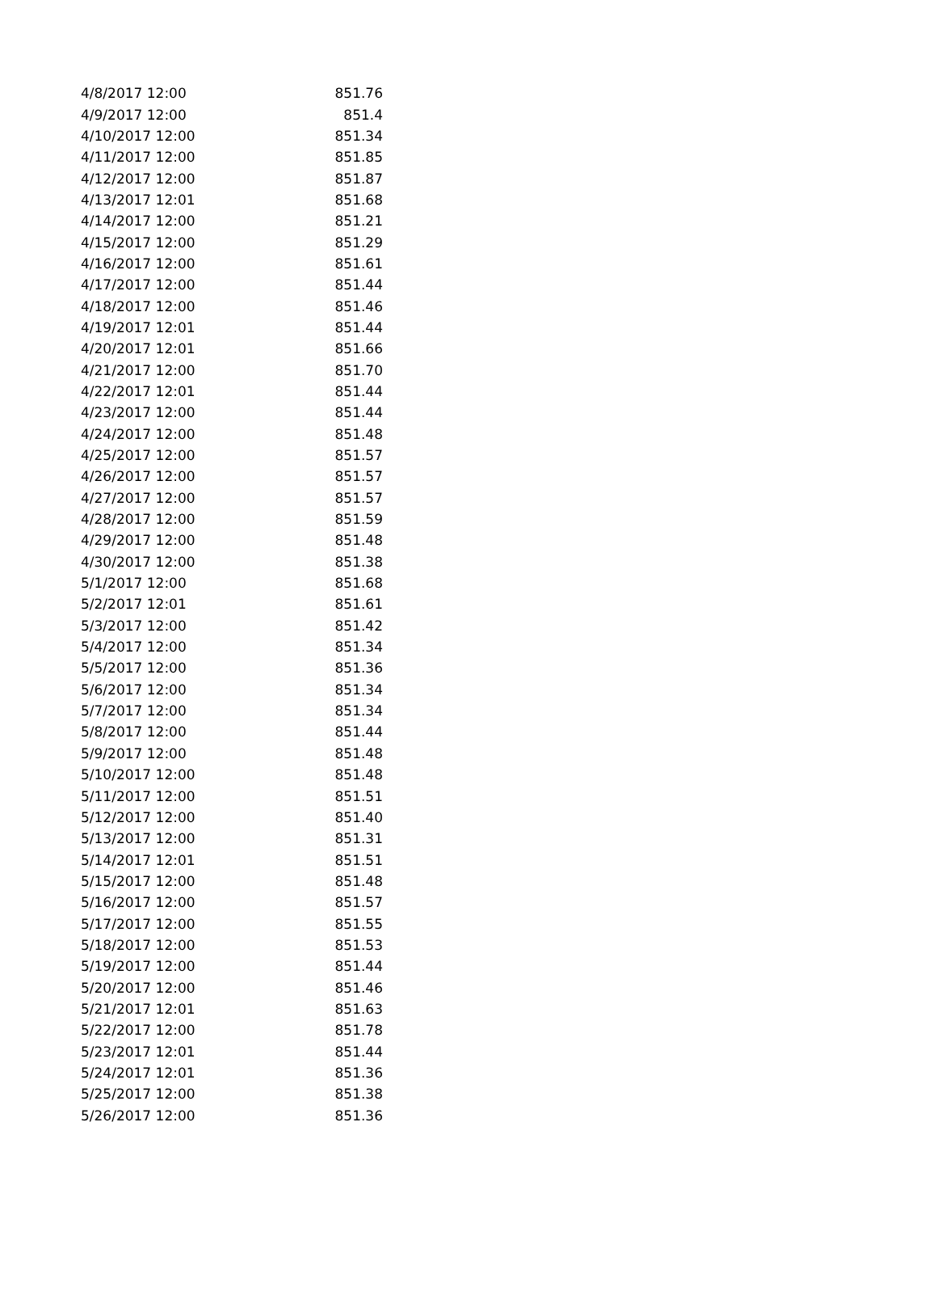| 4/8/2017 12:00 | 851.76 |
| 4/9/2017 12:00 | 851.4 |
| 4/10/2017 12:00 | 851.34 |
| 4/11/2017 12:00 | 851.85 |
| 4/12/2017 12:00 | 851.87 |
| 4/13/2017 12:01 | 851.68 |
| 4/14/2017 12:00 | 851.21 |
| 4/15/2017 12:00 | 851.29 |
| 4/16/2017 12:00 | 851.61 |
| 4/17/2017 12:00 | 851.44 |
| 4/18/2017 12:00 | 851.46 |
| 4/19/2017 12:01 | 851.44 |
| 4/20/2017 12:01 | 851.66 |
| 4/21/2017 12:00 | 851.70 |
| 4/22/2017 12:01 | 851.44 |
| 4/23/2017 12:00 | 851.44 |
| 4/24/2017 12:00 | 851.48 |
| 4/25/2017 12:00 | 851.57 |
| 4/26/2017 12:00 | 851.57 |
| 4/27/2017 12:00 | 851.57 |
| 4/28/2017 12:00 | 851.59 |
| 4/29/2017 12:00 | 851.48 |
| 4/30/2017 12:00 | 851.38 |
| 5/1/2017 12:00 | 851.68 |
| 5/2/2017 12:01 | 851.61 |
| 5/3/2017 12:00 | 851.42 |
| 5/4/2017 12:00 | 851.34 |
| 5/5/2017 12:00 | 851.36 |
| 5/6/2017 12:00 | 851.34 |
| 5/7/2017 12:00 | 851.34 |
| 5/8/2017 12:00 | 851.44 |
| 5/9/2017 12:00 | 851.48 |
| 5/10/2017 12:00 | 851.48 |
| 5/11/2017 12:00 | 851.51 |
| 5/12/2017 12:00 | 851.40 |
| 5/13/2017 12:00 | 851.31 |
| 5/14/2017 12:01 | 851.51 |
| 5/15/2017 12:00 | 851.48 |
| 5/16/2017 12:00 | 851.57 |
| 5/17/2017 12:00 | 851.55 |
| 5/18/2017 12:00 | 851.53 |
| 5/19/2017 12:00 | 851.44 |
| 5/20/2017 12:00 | 851.46 |
| 5/21/2017 12:01 | 851.63 |
| 5/22/2017 12:00 | 851.78 |
| 5/23/2017 12:01 | 851.44 |
| 5/24/2017 12:01 | 851.36 |
| 5/25/2017 12:00 | 851.38 |
| 5/26/2017 12:00 | 851.36 |